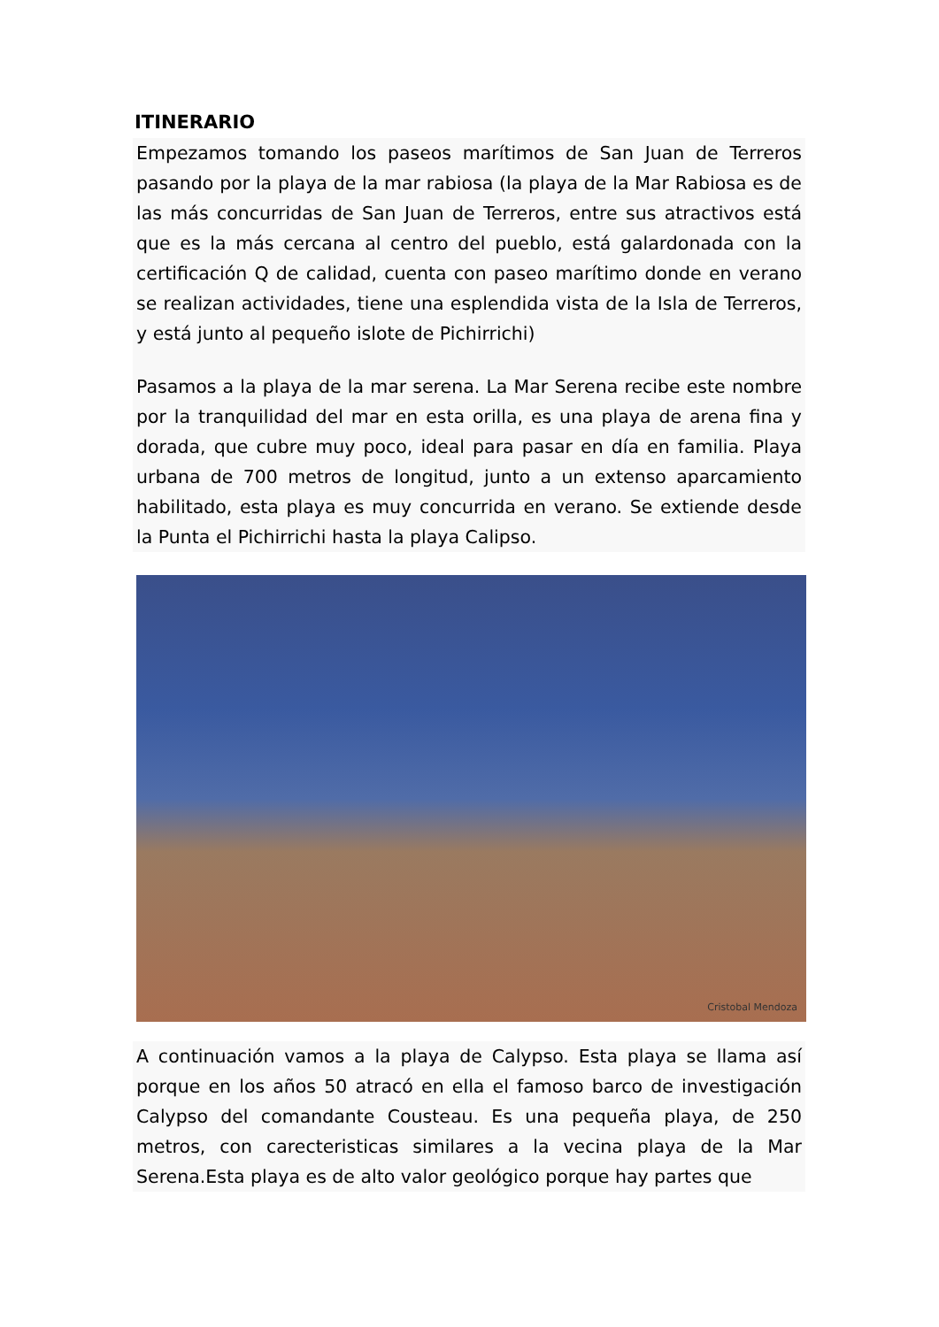ITINERARIO
Empezamos tomando los paseos marítimos de San Juan de Terreros pasando por la playa de la mar rabiosa (la playa de la Mar Rabiosa es de las más concurridas de San Juan de Terreros, entre sus atractivos está que es la más cercana al centro del pueblo, está galardonada con la certificación Q de calidad, cuenta con paseo marítimo donde en verano se realizan actividades, tiene una esplendida vista de la Isla de Terreros, y está junto al pequeño islote de Pichirrichi)
Pasamos a la playa de la mar serena. La Mar Serena recibe este nombre por la tranquilidad del mar en esta orilla, es una playa de arena fina y dorada, que cubre muy poco, ideal para pasar en día en familia. Playa urbana de 700 metros de longitud, junto a un extenso aparcamiento habilitado, esta playa es muy concurrida en verano. Se extiende desde la Punta el Pichirrichi hasta la playa Calipso.
Cristobal Mendoza
A continuación vamos a la playa de Calypso. Esta playa se llama así porque en los años 50 atracó en ella el famoso barco de investigación Calypso del comandante Cousteau. Es una pequeña playa, de 250 metros, con carecteristicas similares a la vecina playa de la Mar Serena.Esta playa es de alto valor geológico porque hay partes que